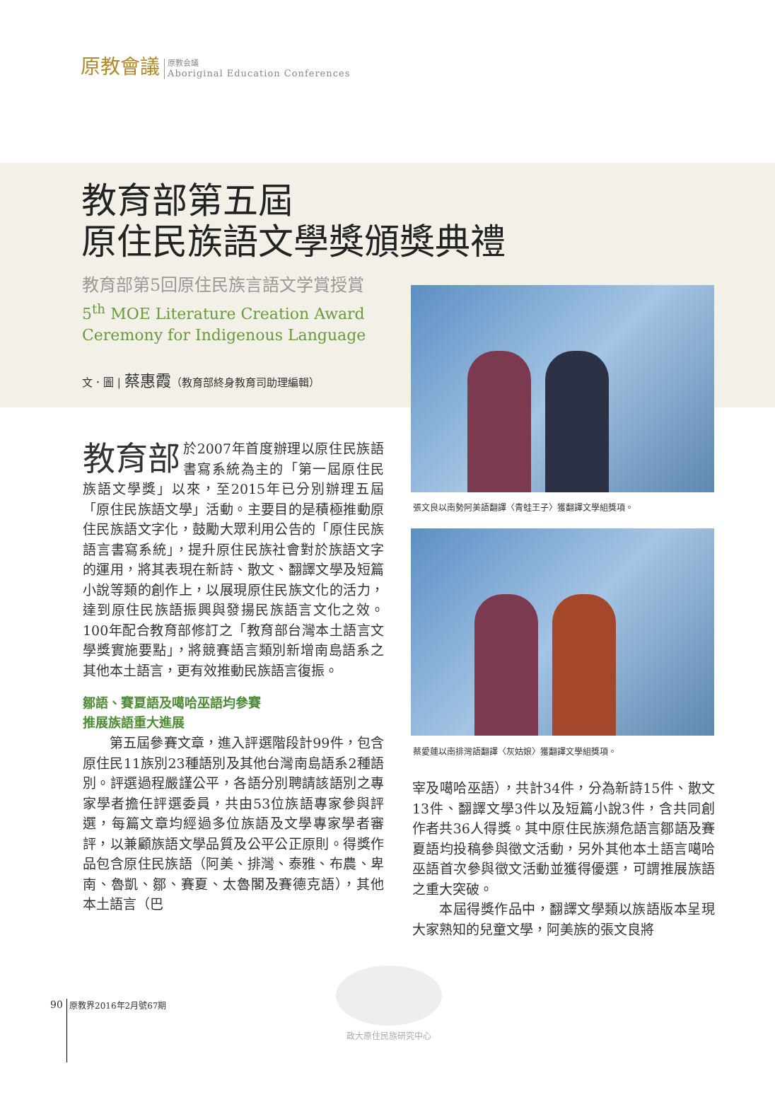原教會議
原教会議
Aboriginal Education Conferences
教育部第五屆
原住民族語文學獎頒獎典禮
教育部第5回原住民族言語文学賞授賞
5<sup>th</sup> MOE Literature Creation Award Ceremony for Indigenous Language
文．圖 | 蔡惠霞（教育部終身教育司助理編輯）
張文良以南勢阿美語翻譯〈青蛙王子〉獲翻譯文學組獎項。
蔡愛蓮以南排灣語翻譯〈灰姑娘〉獲翻譯文學組獎項。
教育部 於2007年首度辦理以原住民族語書寫系統為主的「第一屆原住民族語文學獎」以來，至2015年已分別辦理五屆「原住民族語文學」活動。主要目的是積極推動原住民族語文字化，鼓勵大眾利用公告的「原住民族語言書寫系統」，提升原住民族社會對於族語文字的運用，將其表現在新詩、散文、翻譯文學及短篇小說等類的創作上，以展現原住民族文化的活力，達到原住民族語振興與發揚民族語言文化之效。100年配合教育部修訂之「教育部台灣本土語言文學獎實施要點」，將競賽語言類別新增南島語系之其他本土語言，更有效推動民族語言復振。
鄒語、賽夏語及噶哈巫語均參賽
推展族語重大進展
第五屆參賽文章，進入評選階段計99件，包含原住民11族別23種語別及其他台灣南島語系2種語別。評選過程嚴謹公平，各語分別聘請該語別之專家學者擔任評選委員，共由53位族語專家參與評選，每篇文章均經過多位族語及文學專家學者審評，以兼顧族語文學品質及公平公正原則。得獎作品包含原住民族語（阿美、排灣、泰雅、布農、卑南、魯凱、鄒、賽夏、太魯閣及賽德克語），其他本土語言（巴
宰及噶哈巫語），共計34件，分為新詩15件、散文13件、翻譯文學3件以及短篇小說3件，含共同創作者共36人得獎。其中原住民族瀕危語言鄒語及賽夏語均投稿參與徵文活動，另外其他本土語言噶哈巫語首次參與徵文活動並獲得優選，可謂推展族語之重大突破。
本屆得獎作品中，翻譯文學類以族語版本呈現大家熟知的兒童文學，阿美族的張文良將
政大原住民族研究中心
90 原教界2016年2月號67期